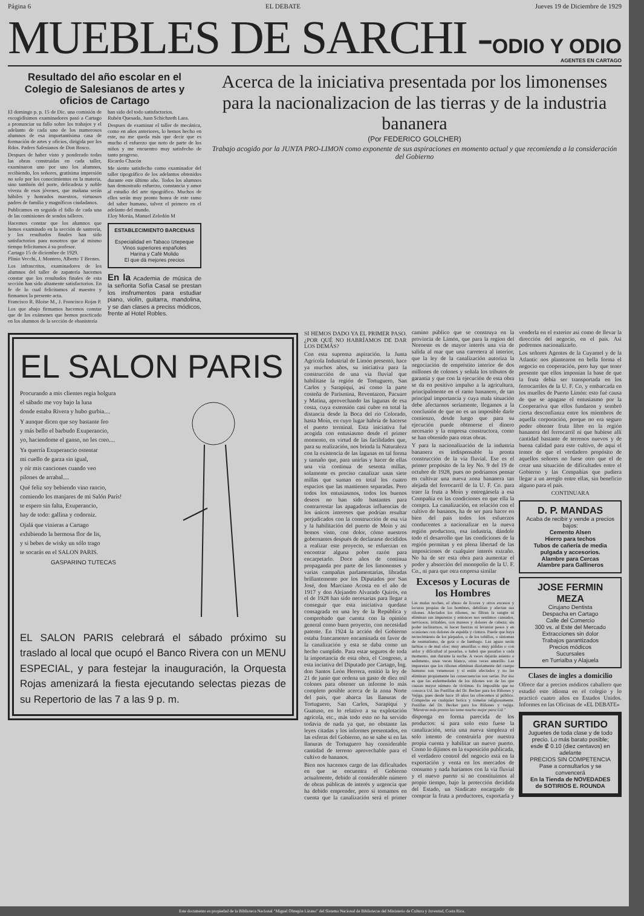Página 6 EL DEBATE Jueves 19 de Diciembre de 1929
MUEBLES DE SARCHI -
ODIO Y ODIO
AGENTES EN CARTAGO
Resultado del año escolar en el Colegio de Salesianos de artes y oficios de Cartago
El domingo p. p. 15 de Dic. una comisión de escogidísimos examinadores pasó a Cartago a pronunciar su fallo sobre los trabajos y el adelanto de cada uno de los numerosos alumnos de esa importantísima casa de formación de artes y oficios, dirigida por los Rdos. Padres Salesianos de Don Bosco.
Despues de haber visto y ponderado todas las obras construidas en cada taller, examinaron uno por uno los alumnos, recibiendo, los señores, gratísima impresión no solo por los conocimientos en la materia, sino también del porte, delicadeza y noble viveza de esos jóvenes, que mañana serán hábiles y honrados maestros, virtuosos padres de familia y magníficos ciudadanos.
Publicamos en seguida el fallo de cada una de las comisiones de sendos talleres.
Hacemos constar que los alumnos que hemos examinado en la sección de sastrería, y los resultados finales han sido satisfactorios para nosotros que al mismo tiempo felicitamos á su profesor.
Cartago 15 de diciembre de 1929.
Plinio Vecchi, J. Montero, Alberto T Brenes.
Los infrascritos, examinadores de los alumnos del taller de zapatería hacemos constar que los resultados finales de esta sección han sido altamente satisfactorios. En fe de lo cual felicitamos al maestro y firmamos la presente acta.
Francisco R. Bloise M., J. Francisco Rojas P.
Los que abajo firmamos hacemos constar que de los exámenes que hemos practicado en los alumnos de la sección de ebanistería
han sido del todo satisfactorios.
Rubén Quesada, Juan Schichzeth Lara.
Despues de examinar el taller de mecánica, como en años anteriores, lo hemos hecho en este, no me queda más que decir que es mucho el esfuerzo que noto de parte de los niños y me encuentro muy satisfecho de tanto progreso.
Ricardo Chacón
Me siento satisfecho como examinador del taller tipográfico de los adelantos obtenidos durante este último año. Todos los alumnos han demostrado esfuerzo, constancia y amor al estudio del arte tipográfico. Muchos de ellos serán muy pronto honra de este ramo del saber humano, talvez el primero en el adelanto del mundo.
Eloy Morúa, Manuel Zeledón M
ESTABLECIMIENTO BARCENAS
Especialidad en Tabaco Iztepeque
Vinos superiores españoles
Harina y Café Molido
El que dá mejores precios
En la Academia de música de la señorita Sofía Casal se prestan los insfrumentos para estudiar piano, violín, guitarra, mandolina, y se dan clases a preciss módicos, frente al Hotel Robles.
Acerca de la iniciativa presentada por los limonenses para la nacionalizacion de las tierras y de la industria bananera
(Por FEDERICO GOLCHER)
Trabajo acogido por la JUNTA PRO-LIMON como exponente de sus aspiraciones en momento actual y que recomienda a la consideración del Gobierno
EL SALON PARIS
Procurando a mis clientes regia holgura
el sábado me voy bajo la luna
donde estaba Rivera y hubo gurbia....
Y aunque dicen que soy bastante feo
y más bello el barbudo Exuperancio,
yo, haciendome el ganso, no les creo....
Ya querría Exuperancio ostentar
mi cuello de garza sin igual,
y oír mis canciones cuando veo
pilones de arrabal....
Qué feliz soy bebiendo vino rancio,
comiendo los manjares de mi Salón París!
te espero sin falta, Exuperancio,
hay de todo: gallina y codorniz.
Ojalá que vinieras a Cartago
exhibiendo la hermosa flor de lis,
y si bebes de wisky un sólo trago
te socarás en el SALON PARIS.
GASPARINO TUTECAS
EL SALON PARIS celebrará el sábado próximo su traslado al local que ocupó el Banco Rivera con un MENU ESPECIAL, y para festejar la inauguración, la Orquesta Rojas amenizará la fiesta ejecutando selectas piezas de su Repertorio de las 7 a las 9 p. m.
SI HEMOS DADO YA EL PRIMER PASO. ¿POR QUÉ NO HABRÍAMOS DE DAR LOS DEMÁS?
Con esta suprema aspiración. la Junta Agrícola Industrial de Limón presentó, hace ya muchos años, su iniciativa para la construcción de una vía fluvial que habilitase la región de Tortuguero, San Carlos y Sarapiquí, así como la parte costeña de Parismina, Reventazon, Pacuare y Matina, aprovechando las lagunas de esa costa, cuya extensión casi cubre en total la distancia desde la Boca del río Colorado, hasta Moín, en cuyo lugar habría de hacerse el puerto terminal. Esta iniciativa fué acogida con entusiasmo desde el primer momento, en virtud de las facilidades que, para su realización, nos brinda la Naturaleza con la existencia de las lagunas en tal forma y tamaño que, para unirlas y hacer de ellas una vía continua de sesenta millas, solamente es preciso canalizar unas siete millas que suman en total los cuatro espacios que las mantienen separadas. Pero todos los entusiasmos, todos los buenos deseos no han sido bastantes para contrarrestar las apagadoras influencias de los únicos intereses que podrían resultar perjudicados con la construcción de esa vía y la habilitación del puerto de Moín y asi hemos visto, con dolor, cómo nuestros gobernantes después de declararse decididos a realizar este proyecto, se esfuerzan en encontrar alguna pobre razón para encarpetarlo. Doce años de continua propaganda por parte de los limonenses y varias campañas parlamentarias, libradas brillantemente por los Diputados por San José, don Marciano Acosta en el año de 1917 y don Alejandro Alvarado Quirós, en el de 1928 han sido necesarias para llegar a conseguir que esta iniciativa quedase consagrada en una ley de la República y comprobado que cuenta con la opinión general como buen proyecto, con necesidad patente. En 1924 la acción del Gobierno estaba francamenre encaminada en favor de la canalización y esta se daba como un hecho cumplido. Para estar seguros de toda la importancia de esta obra, el Congreso, a esta inciativa del Diputado por Cartago, Ing. don Santos León Herrera, emitió la ley de 21 de junio que ordena un gasto de diez mil colones para obtener un informe lo más completo posible acerca de la zona Norte del país, que abarca las llanuras de Tortuguero, San Carlos, Sarapiquí y Guatuso, en lo relativo a su explotación agrícola, etc., más todo esto no ha servido todavía de nada ya que, no obstante las leyes citadas y los informes presentados, en las esferas del Gobierno, no se sabe si en las llanuras de Tortuguero hay considerable cantidad de terreno aprovechable para el cultivo de bananos.
Bien nos hacemos cargo de las dificultades en que se encuentra el Gobierno actualmente, debido al considerable número de obras públicas de interés y urgencia que ha debido emprender, pero si tomamos en cuenta que la canalización será el primer camino público que se construya en la provincia de Limón, que para la region del Noroeste es de mayor interés una vía de salida al mar que una carretera al interior, que la ley de la canalización autoriza la negociación de empréstito interior de dos millones de colones y señala los tributos de garantía y que con la ejecución de esta obra se da en positivo impulso a la agricultura, principalmente en el ramo bananero, de tan principal importancia y cuya mala situación debe afectarnos seriamente, llegamos a la conclusión de que no es un imposible darle comienzo, desde luego que para su ejecución puede obtenerse el dinero necesario y la empresa constructora, como se han obtenido para otras obras.
Y para la nacionalización de la industria bananera es indispensable la pronta construcción de la vía fluvial. Ese es el primer propósito de la ley No. 9 del 19 de octubre de 1928, pues no podríamos pensar en cultivar una nueva zona bananera tan alejada del ferrocarril de la U. F. Co. para traer la fruta a Moín y entregársela a esa Compañía en las condiciones en que ella la compra. La canalización, en relación con el cultivo de bananos, ha de ser para hacer en bien del país todos los esfuerzos conducentes a nacionalizar en la nueva región productora, esa industria, dándole todo el desarrollo que las condiciones de la región permitan y en plena libertad de las imposiciones de cualquier interés extraño. No ha de ser esta obra para aumentar el poder y absorción del monopolio de la U. F. Co., ni para que otra empresa similar
Excesos y Locuras de los Hombres
Las malas noches, el abuso de licores y otros excesos y locuras propias de los hombres, debilitan y afectan sus riñones. Afectados los riñones, no filtran la sangre ni eliminan sus impurezas y entonces nos sentimos cansados, nerviosos, irritables, con mareos y dolores de cabeza; sin poder inclinarnos, ni hacer fuerzas ni levantar pesos y en ocasiones con dolores de espalda y cintura. Puede que haya recrecimiento de los párpados, o de los tobillos, o síntomas de reumatismo, de gota o de lumbago. Las aguas serán turbias o de mal olor; muy amarillas o muy pálidas o con ardor y dificultad al pasarlas, o habrá que pasarlas a cada momento, aun durante la noche. A veces dejarán asiento o sedimento, unas veces blanco, otras veces amarillo. Las impurezas que los riñones eliminan diariamente del cuerpo humano son venenosas y si están afectados y no las eliminan propiamente las consecuencias son serias. Por éso es que las enfermedades de los riñones son de las que causan mayor número de víctimas. Es imposible que no conozca Ud. las Pastillas del Dr. Becker para los Riñones y Vejiga, pues desde hace 18 años las ofrecemos al público. Cómprelas en cualquier botica y tómelas religiosamente. Pastillas del Dr. Becker para los Riñones y vejiga. "Mientras más pronto las tome mucho mejor para Ud."
disponga en forma parecida de los productos: si para solo esto fuese la canalización, sería una nueva simpleza el solo intento de construirla por nuestra propia cuenta y habilitar un nuevo puerto. Como lo dijimos en la exposición publicada, el verdadero control del negocio está en la exportación y venta en los mercados de consumo y nada haríamos con la via fluvial y el nuevo puerto si no constituimos al propio tiempo, bajo la protección decidida del Estado, un Sindicato encargado de comprar la fruta a productores, exportarla y venderla en el exterior asi como de llevar la dirección del negocio, en el país. Asi podremos nacionalizarlo.
Los señores Agentes de la Cuyamel y de la Atlantic nos plantearon en bella forma el negocio en cooperación, pero hay que tener presente que ellos imponían la base de que la fruta debía ser transportada en los ferrocarriles de la U. F. Co, y embarcada en los muelles de Puerto Limón: esto fué causa de que se apagase el entusiasmo por la Cooperariva que ellos fundaron y sembró cierta desconfianza entre los miembros de aquella corporación, porque no era seguro poder obtener fruta libre en la región bananera del ferrocarril ni que hubiese allí cantidad bastante de terrenos nuevos y de buena calidad para este cultivo, de aquí el temor de que el verdadero propósito de aquellos señores no fuese otro que el de crear una situación de dificultades entre el Gobierno y las Compañías que pudiera llegar a un arreglo entre ellas, sin beneficio alguno para el país.
CONTINUARA
D. P. MANDAS
Acaba de recibir y vende a precios bajos:
Cemento Alsen
Hierro para techos
Tubos de cañería de media pulgada y accesorios.
Alambre para Cercas
Alambre para Gallineros
JOSE FERMIN MEZA
Cirujano Dentista
Despacha en Cartago
Calle del Comercio
300 vs. al Este del Mercado
Extracciones sin dolor
Trabajos garantizados
Precios módicos
Sucursales
en Turrialba y Alajuela
Clases de ingles a domicilio
Ofrece dar a precios módicos caballero que estudió este idioma en el colegio y lo practicó cuatro años en Estados Unidos. Informes en las Oficinas de «EL DEBATE»
GRAN SURTIDO
Juguetes de toda clase y de todo precio. Lo más barato posible; esde ₡ 0.10 (diez centavos) en adelante
PRECIOS SIN COMPETENCIA
Pase a consultarlos y se convencerá
En la Tienda de NOVEDADES de SOTIRIOS E. ROUNDA
Este documento es propiedad de la Biblioteca Nacional "Miguel Obregón Lizano" del Sistema Nacional de Bibliotecas del Ministerio de Cultura y Juventud, Costa Rica.